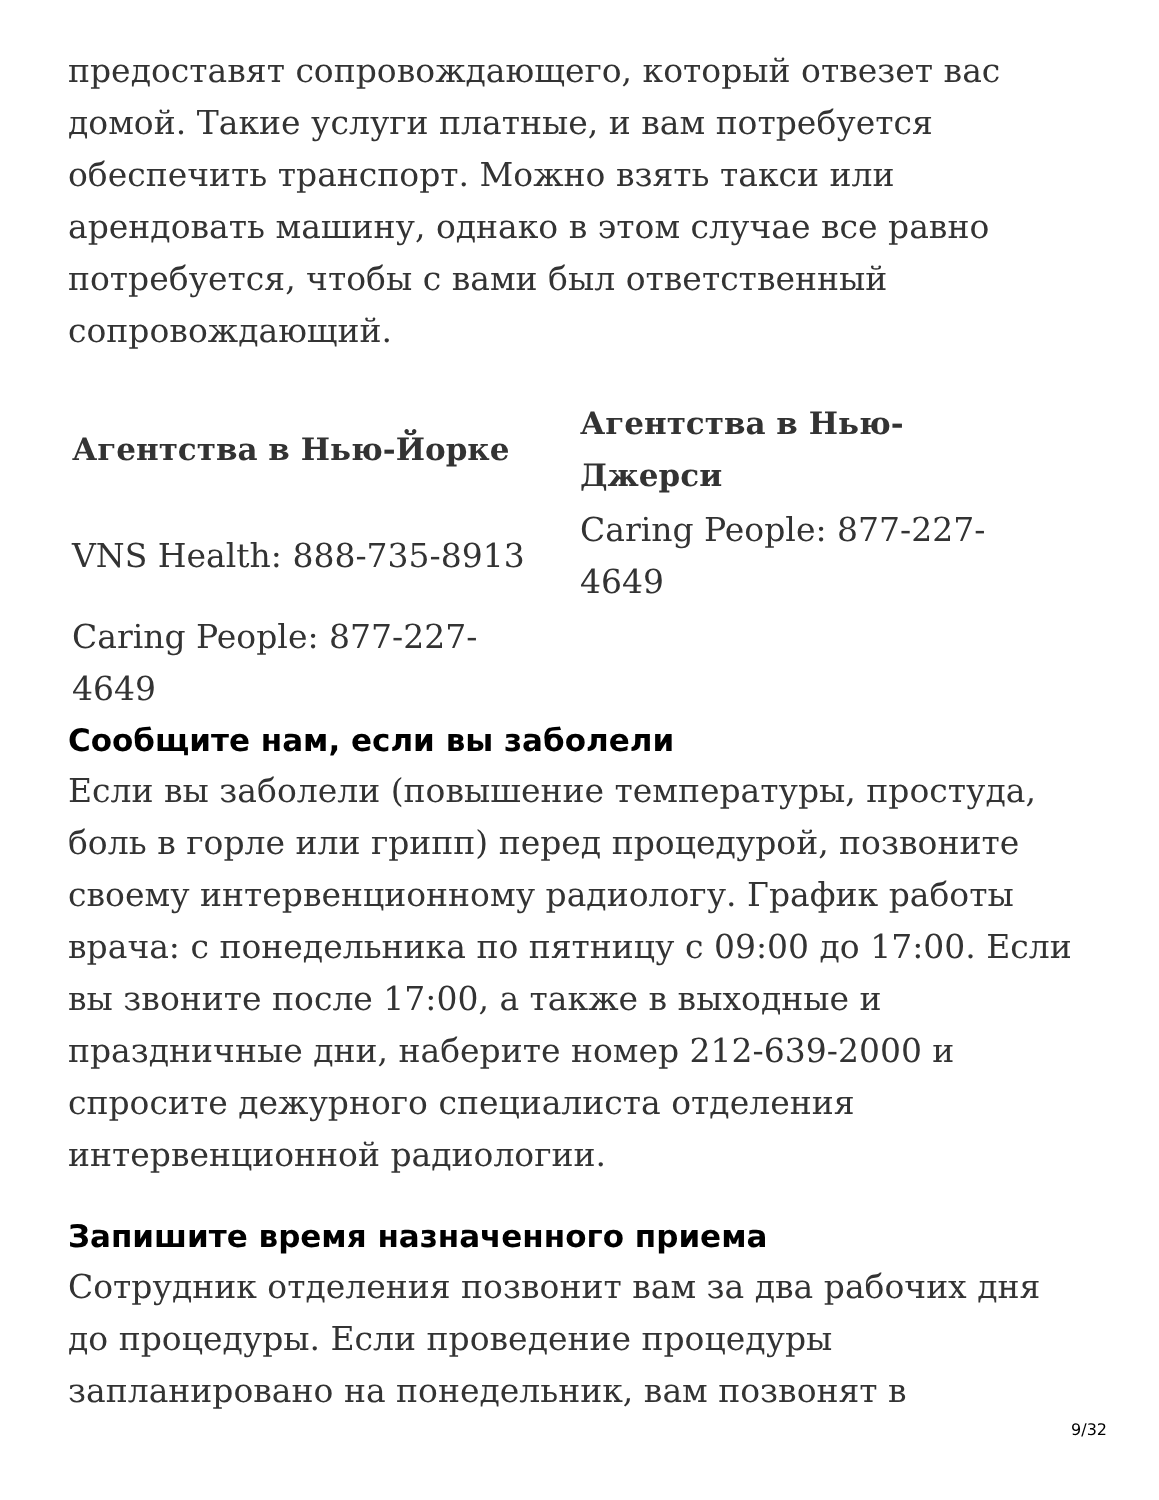предоставят сопровождающего, который отвезет вас домой. Такие услуги платные, и вам потребуется обеспечить транспорт. Можно взять такси или арендовать машину, однако в этом случае все равно потребуется, чтобы с вами был ответственный сопровождающий.
| Агентства в Нью-Йорке | Агентства в Нью-Джерси |
| --- | --- |
| VNS Health: 888-735-8913 | Caring People: 877-227-4649 |
| Caring People: 877-227- 4649 | |
Сообщите нам, если вы заболели
Если вы заболели (повышение температуры, простуда, боль в горле или грипп) перед процедурой, позвоните своему интервенционному радиологу. График работы врача: с понедельника по пятницу с 09:00 до 17:00. Если вы звоните после 17:00, а также в выходные и праздничные дни, наберите номер 212-639-2000 и спросите дежурного специалиста отделения интервенционной радиологии.
Запишите время назначенного приема
Сотрудник отделения позвонит вам за два рабочих дня до процедуры. Если проведение процедуры запланировано на понедельник, вам позвонят в
9/32